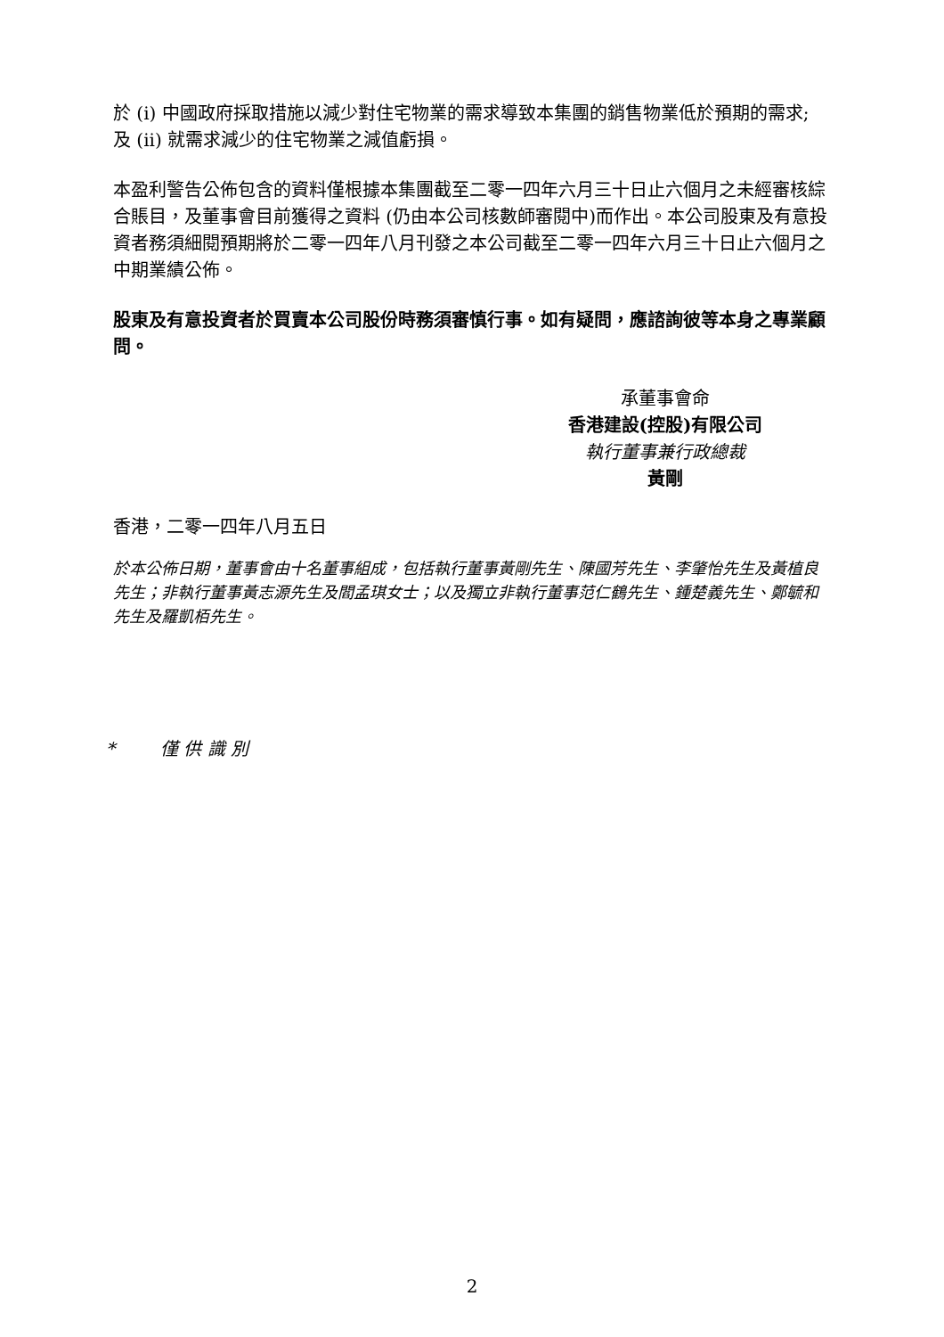於 (i) 中國政府採取措施以減少對住宅物業的需求導致本集團的銷售物業低於預期的需求; 及 (ii) 就需求減少的住宅物業之減值虧損。
本盈利警告公佈包含的資料僅根據本集團截至二零一四年六月三十日止六個月之未經審核綜合賬目，及董事會目前獲得之資料 (仍由本公司核數師審閱中)而作出。本公司股東及有意投資者務須細閱預期將於二零一四年八月刊發之本公司截至二零一四年六月三十日止六個月之中期業績公佈。
股東及有意投資者於買賣本公司股份時務須審慎行事。如有疑問，應諮詢彼等本身之專業顧問。
承董事會命
香港建設(控股)有限公司
執行董事兼行政總裁
黃剛
香港，二零一四年八月五日
於本公佈日期，董事會由十名董事組成，包括執行董事黃剛先生、陳國芳先生、李肇怡先生及黃植良先生；非執行董事黃志源先生及閻孟琪女士；以及獨立非執行董事范仁鶴先生、鍾楚義先生、鄭毓和先生及羅凱栢先生。
* 僅 供 識 別
2